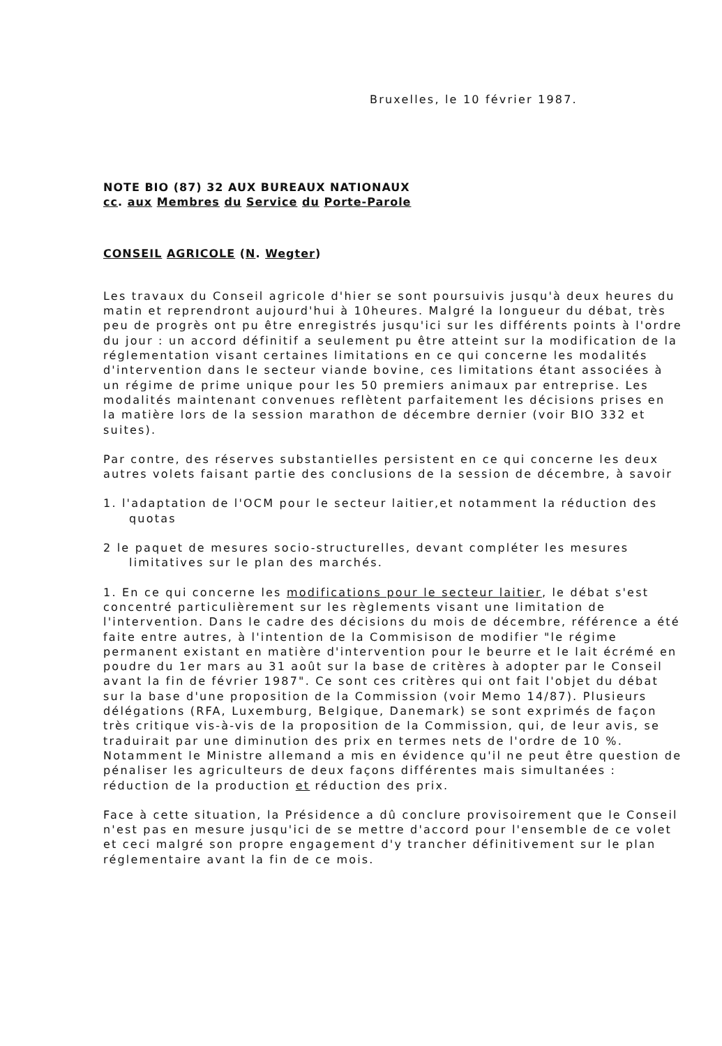Bruxelles, le 10 février 1987.
NOTE BIO (87) 32 AUX BUREAUX NATIONAUX
cc. aux Membres du Service du Porte-Parole
CONSEIL AGRICOLE (N. Wegter)
Les travaux du Conseil agricole d'hier se sont poursuivis jusqu'à deux heures du matin et reprendront aujourd'hui à 10heures. Malgré la longueur du débat, très peu de progrès ont pu être enregistrés jusqu'ici sur les différents points à l'ordre du jour : un accord définitif a seulement pu être atteint sur la modification de la réglementation visant certaines limitations en ce qui concerne les modalités d'intervention dans le secteur viande bovine, ces limitations étant associées à un régime de prime unique pour les 50 premiers animaux par entreprise. Les modalités maintenant convenues reflètent parfaitement les décisions prises en la matière lors de la session marathon de décembre dernier (voir BIO 332 et suites).
Par contre, des réserves substantielles persistent en ce qui concerne les deux autres volets faisant partie des conclusions de la session de décembre, à savoir
1. l'adaptation de l'OCM pour le secteur laitier,et notamment la réduction des quotas
2 le paquet de mesures socio-structurelles, devant compléter les mesures limitatives sur le plan des marchés.
1. En ce qui concerne les modifications pour le secteur laitier, le débat s'est concentré particulièrement sur les règlements visant une limitation de l'intervention. Dans le cadre des décisions du mois de décembre, référence a été faite entre autres, à l'intention de la Commisison de modifier "le régime permanent existant en matière d'intervention pour le beurre et le lait écrémé en poudre du 1er mars au 31 août sur la base de critères à adopter par le Conseil avant la fin de février 1987". Ce sont ces critères qui ont fait l'objet du débat sur la base d'une proposition de la Commission (voir Memo 14/87). Plusieurs délégations (RFA, Luxemburg, Belgique, Danemark) se sont exprimés de façon très critique vis-à-vis de la proposition de la Commission, qui, de leur avis, se traduirait par une diminution des prix en termes nets de l'ordre de 10 %. Notamment le Ministre allemand a mis en évidence qu'il ne peut être question de pénaliser les agriculteurs de deux façons différentes mais simultanées : réduction de la production et réduction des prix.
Face à cette situation, la Présidence a dû conclure provisoirement que le Conseil n'est pas en mesure jusqu'ici de se mettre d'accord pour l'ensemble de ce volet et ceci malgré son propre engagement d'y trancher définitivement sur le plan réglementaire avant la fin de ce mois.